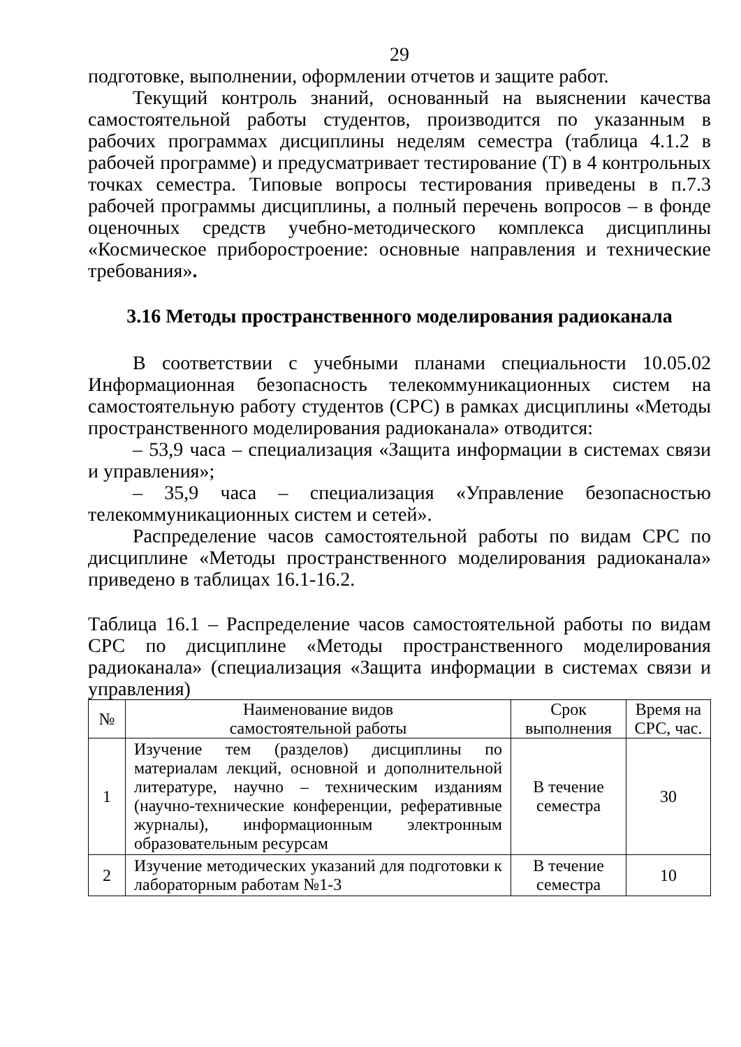29
подготовке, выполнении, оформлении отчетов и защите работ.
Текущий контроль знаний, основанный на выяснении качества самостоятельной работы студентов, производится по указанным в рабочих программах дисциплины неделям семестра (таблица 4.1.2 в рабочей программе) и предусматривает тестирование (Т) в 4 контрольных точках семестра. Типовые вопросы тестирования приведены в п.7.3 рабочей программы дисциплины, а полный перечень вопросов – в фонде оценочных средств учебно-методического комплекса дисциплины «Космическое приборостроение: основные направления и технические требования».
3.16 Методы пространственного моделирования радиоканала
В соответствии с учебными планами специальности 10.05.02 Информационная безопасность телекоммуникационных систем на самостоятельную работу студентов (СРС) в рамках дисциплины «Методы пространственного моделирования радиоканала» отводится:
– 53,9 часа – специализация «Защита информации в системах связи и управления»;
– 35,9 часа – специализация «Управление безопасностью телекоммуникационных систем и сетей».
Распределение часов самостоятельной работы по видам СРС по дисциплине «Методы пространственного моделирования радиоканала» приведено в таблицах 16.1-16.2.
Таблица 16.1 – Распределение часов самостоятельной работы по видам СРС по дисциплине «Методы пространственного моделирования радиоканала» (специализация «Защита информации в системах связи и управления)
| № | Наименование видов самостоятельной работы | Срок выполнения | Время на СРС, час. |
| --- | --- | --- | --- |
| 1 | Изучение тем (разделов) дисциплины по материалам лекций, основной и дополнительной литературе, научно – техническим изданиям (научно-технические конференции, реферативные журналы), информационным электронным образовательным ресурсам | В течение семестра | 30 |
| 2 | Изучение методических указаний для подготовки к лабораторным работам №1-3 | В течение семестра | 10 |